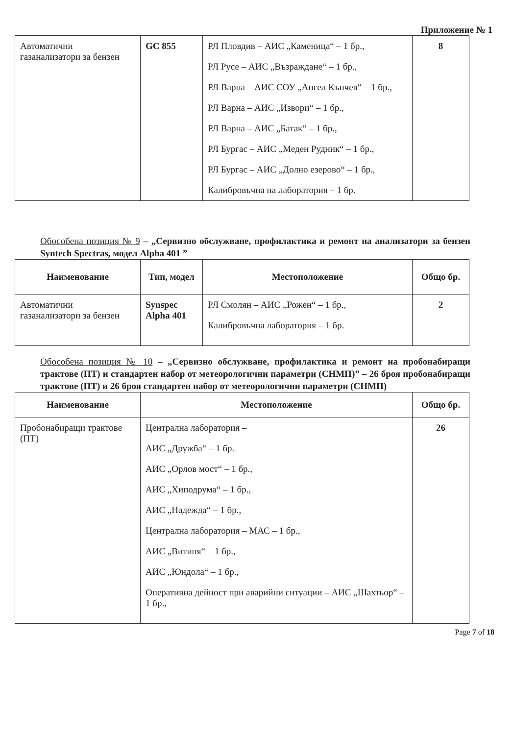Приложение № 1
| Автоматични газанализатори за бензен | GC 855 | РЛ Пловдив – АИС „Каменица“ – 1 бр., РЛ Русе – АИС „Възраждане“ – 1 бр., РЛ Варна – АИС СОУ „Ангел Кънчев“ – 1 бр., РЛ Варна – АИС „Извори“ – 1 бр., РЛ Варна – АИС „Батак“ – 1 бр., РЛ Бургас – АИС „Меден Рудник“ – 1 бр., РЛ Бургас – АИС „Долно езерово“ – 1 бр., Калибровъчна на лаборатория – 1 бр. | 8 |
Обособена позиция № 9 – „Сервизно обслужване, профилактика и ремонт на анализатори за бензен Syntech Spectras, модел Alpha 401 ”
| Наименование | Тип, модел | Местоположение | Общо бр. |
| --- | --- | --- | --- |
| Автоматични газанализатори за бензен | Synspec Alpha 401 | РЛ Смолян – АИС „Рожен“ – 1 бр., Калибровъчна лаборатория – 1 бр. | 2 |
Обособена позиция № 10 – „Сервизно обслужване, профилактика и ремонт на пробонабиращи трактове (ПТ) и стандартен набор от метеорологични параметри (СНМП)” – 26 броя пробонабиращи трактове (ПТ) и 26 броя стандартен набор от метеорологични параметри (СНМП)
| Наименование | Местоположение | Общо бр. |
| --- | --- | --- |
| Пробонабиращи трактове (ПТ) | Централна лаборатория – АИС „Дружба“ – 1 бр. АИС „Орлов мост“ – 1 бр., АИС „Хиподрума“ – 1 бр., АИС „Надежда“ – 1 бр., Централна лаборатория – МАС – 1 бр., АИС „Витиня“ – 1 бр., АИС „Юндола“ – 1 бр., Оперативна дейност при аварийни ситуации – АИС „Шахтьор“ – 1 бр., | 26 |
Page 7 of 18